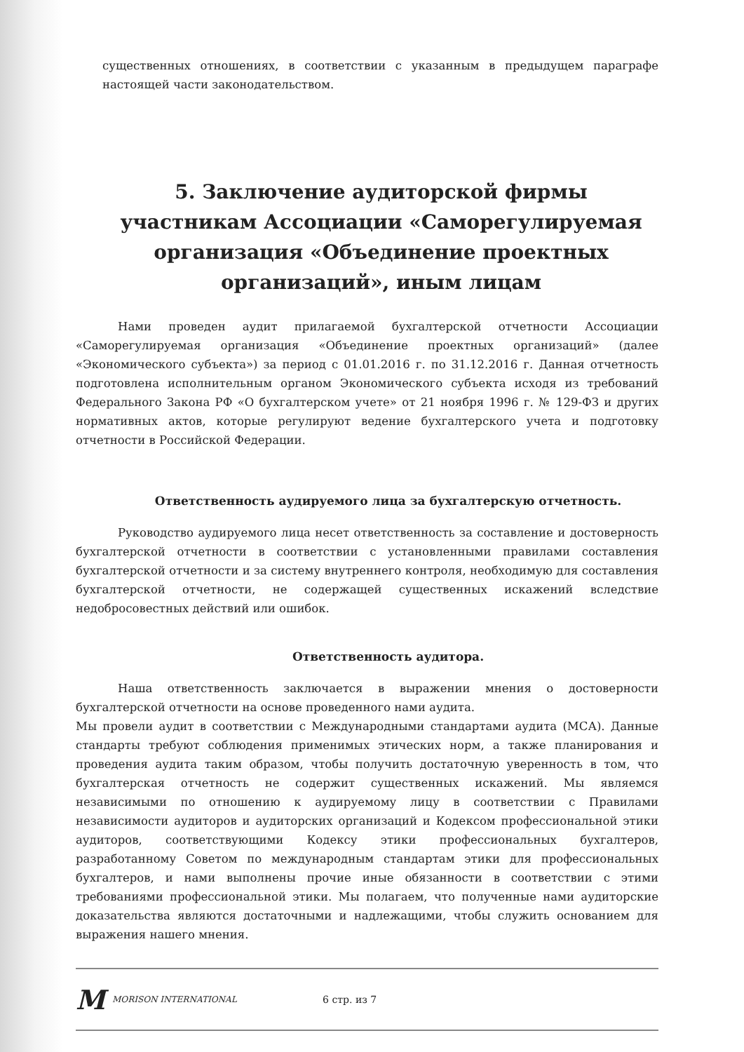существенных отношениях, в соответствии с указанным в предыдущем параграфе настоящей части законодательством.
5. Заключение аудиторской фирмы участникам Ассоциации «Саморегулируемая организация «Объединение проектных организаций», иным лицам
Нами проведен аудит прилагаемой бухгалтерской отчетности Ассоциации «Саморегулируемая организация «Объединение проектных организаций» (далее «Экономического субъекта») за период с 01.01.2016 г. по 31.12.2016 г. Данная отчетность подготовлена исполнительным органом Экономического субъекта исходя из требований Федерального Закона РФ «О бухгалтерском учете» от 21 ноября 1996 г. № 129-ФЗ и других нормативных актов, которые регулируют ведение бухгалтерского учета и подготовку отчетности в Российской Федерации.
Ответственность аудируемого лица за бухгалтерскую отчетность.
Руководство аудируемого лица несет ответственность за составление и достоверность бухгалтерской отчетности в соответствии с установленными правилами составления бухгалтерской отчетности и за систему внутреннего контроля, необходимую для составления бухгалтерской отчетности, не содержащей существенных искажений вследствие недобросовестных действий или ошибок.
Ответственность аудитора.
Наша ответственность заключается в выражении мнения о достоверности бухгалтерской отчетности на основе проведенного нами аудита.
Мы провели аудит в соответствии с Международными стандартами аудита (МСА). Данные стандарты требуют соблюдения применимых этических норм, а также планирования и проведения аудита таким образом, чтобы получить достаточную уверенность в том, что бухгалтерская отчетность не содержит существенных искажений. Мы являемся независимыми по отношению к аудируемому лицу в соответствии с Правилами независимости аудиторов и аудиторских организаций и Кодексом профессиональной этики аудиторов, соответствующими Кодексу этики профессиональных бухгалтеров, разработанному Советом по международным стандартам этики для профессиональных бухгалтеров, и нами выполнены прочие иные обязанности в соответствии с этими требованиями профессиональной этики. Мы полагаем, что полученные нами аудиторские доказательства являются достаточными и надлежащими, чтобы служить основанием для выражения нашего мнения.
M MORISON INTERNATIONAL 6 стр. из 7